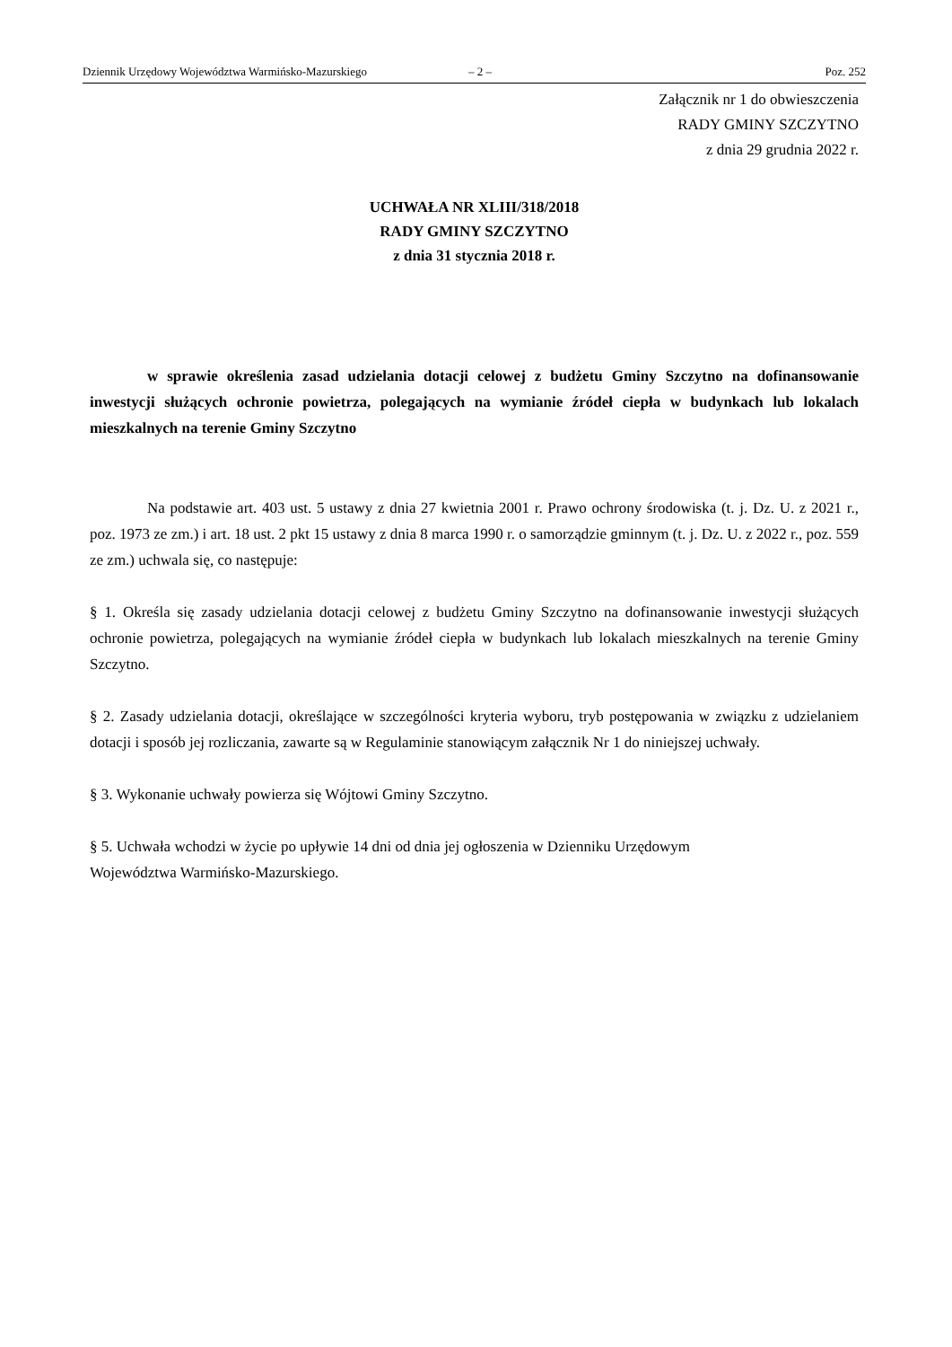Dziennik Urzędowy Województwa Warmińsko-Mazurskiego – 2 – Poz. 252
Załącznik nr 1 do obwieszczenia
RADY GMINY SZCZYTNO
z dnia 29 grudnia 2022 r.
UCHWAŁA NR XLIII/318/2018
RADY GMINY SZCZYTNO
z dnia 31 stycznia 2018 r.
w sprawie określenia zasad udzielania dotacji celowej z budżetu Gminy Szczytno na dofinansowanie inwestycji służących ochronie powietrza, polegających na wymianie źródeł ciepła w budynkach lub lokalach mieszkalnych na terenie Gminy Szczytno
Na podstawie art. 403 ust. 5 ustawy z dnia 27 kwietnia 2001 r. Prawo ochrony środowiska (t. j. Dz. U. z 2021 r., poz. 1973 ze zm.) i art. 18 ust. 2 pkt 15 ustawy z dnia 8 marca 1990 r. o samorządzie gminnym (t. j. Dz. U. z 2022 r., poz. 559 ze zm.) uchwala się, co następuje:
§ 1. Określa się zasady udzielania dotacji celowej z budżetu Gminy Szczytno na dofinansowanie inwestycji służących ochronie powietrza, polegających na wymianie źródeł ciepła w budynkach lub lokalach mieszkalnych na terenie Gminy Szczytno.
§ 2. Zasady udzielania dotacji, określające w szczególności kryteria wyboru, tryb postępowania w związku z udzielaniem dotacji i sposób jej rozliczania, zawarte są w Regulaminie stanowiącym załącznik Nr 1 do niniejszej uchwały.
§ 3. Wykonanie uchwały powierza się Wójtowi Gminy Szczytno.
§ 5. Uchwała wchodzi w życie po upływie 14 dni od dnia jej ogłoszenia w Dzienniku Urzędowym
Województwa Warmińsko-Mazurskiego.